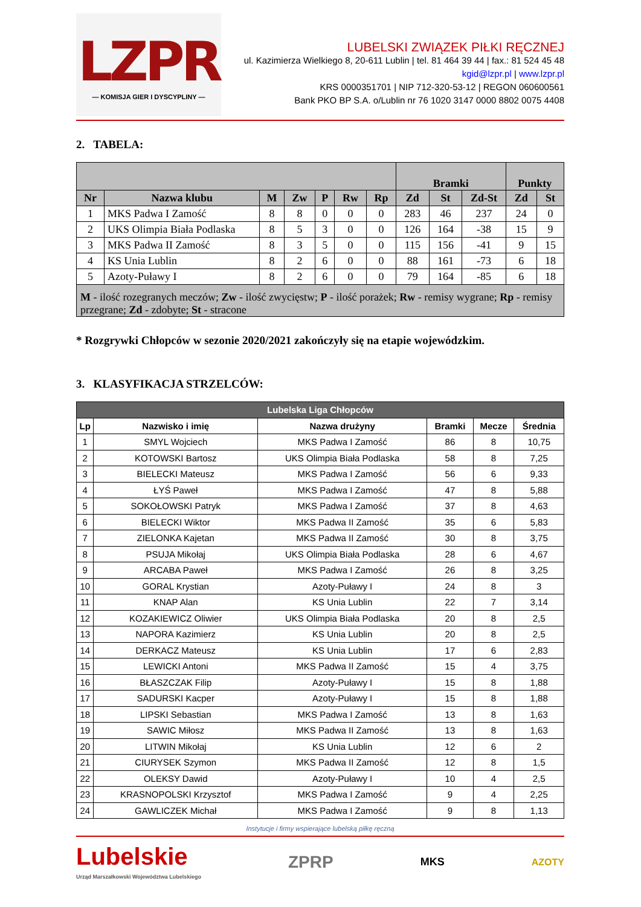LZPR
— KOMISJA GIER I DYSCYPLINY —
LUBELSKI ZWIĄZEK PIŁKI RĘCZNEJ
ul. Kazimierza Wielkiego 8, 20-611 Lublin | tel. 81 464 39 44 | fax.: 81 524 45 48
kgid@lzpr.pl | www.lzpr.pl
KRS 0000351701 | NIP 712-320-53-12 | REGON 060600561
Bank PKO BP S.A. o/Lublin nr 76 1020 3147 0000 8802 0075 4408
2. TABELA:
| | | | | | | | Bramki | | | Punkty | |
| --- | --- | --- | --- | --- | --- | --- | --- | --- | --- | --- | --- |
| Nr | Nazwa klubu | M | Zw | P | Rw | Rp | Zd | St | Zd-St | Zd | St |
| 1 | MKS Padwa I Zamość | 8 | 8 | 0 | 0 | 0 | 283 | 46 | 237 | 24 | 0 |
| 2 | UKS Olimpia Biała Podlaska | 8 | 5 | 3 | 0 | 0 | 126 | 164 | -38 | 15 | 9 |
| 3 | MKS Padwa II Zamość | 8 | 3 | 5 | 0 | 0 | 115 | 156 | -41 | 9 | 15 |
| 4 | KS Unia Lublin | 8 | 2 | 6 | 0 | 0 | 88 | 161 | -73 | 6 | 18 |
| 5 | Azoty-Puławy I | 8 | 2 | 6 | 0 | 0 | 79 | 164 | -85 | 6 | 18 |
| M - ilość rozegranych meczów; Zw - ilość zwycięstw; P - ilość porażek; Rw - remisy wygrane; Rp - remisy przegrane; Zd - zdobyte; St - stracone | | | | | | | | | | | |
* Rozgrywki Chłopców w sezonie 2020/2021 zakończyły się na etapie wojewódzkim.
3. KLASYFIKACJA STRZELCÓW:
| Lubelska Liga Chłopców | | | | | |
| --- | --- | --- | --- | --- | --- |
| Lp | Nazwisko i imię | Nazwa drużyny | Bramki | Mecze | Średnia |
| 1 | SMYL Wojciech | MKS Padwa I Zamość | 86 | 8 | 10,75 |
| 2 | KOTOWSKI Bartosz | UKS Olimpia Biała Podlaska | 58 | 8 | 7,25 |
| 3 | BIELECKI Mateusz | MKS Padwa I Zamość | 56 | 6 | 9,33 |
| 4 | ŁYŚ Paweł | MKS Padwa I Zamość | 47 | 8 | 5,88 |
| 5 | SOKOŁOWSKI Patryk | MKS Padwa I Zamość | 37 | 8 | 4,63 |
| 6 | BIELECKI Wiktor | MKS Padwa II Zamość | 35 | 6 | 5,83 |
| 7 | ZIELONKA Kajetan | MKS Padwa II Zamość | 30 | 8 | 3,75 |
| 8 | PSUJA Mikołaj | UKS Olimpia Biała Podlaska | 28 | 6 | 4,67 |
| 9 | ARCABA Paweł | MKS Padwa I Zamość | 26 | 8 | 3,25 |
| 10 | GORAL Krystian | Azoty-Puławy I | 24 | 8 | 3 |
| 11 | KNAP Alan | KS Unia Lublin | 22 | 7 | 3,14 |
| 12 | KOZAKIEWICZ Oliwier | UKS Olimpia Biała Podlaska | 20 | 8 | 2,5 |
| 13 | NAPORA Kazimierz | KS Unia Lublin | 20 | 8 | 2,5 |
| 14 | DERKACZ Mateusz | KS Unia Lublin | 17 | 6 | 2,83 |
| 15 | LEWICKI Antoni | MKS Padwa II Zamość | 15 | 4 | 3,75 |
| 16 | BŁASZCZAK Filip | Azoty-Puławy I | 15 | 8 | 1,88 |
| 17 | SADURSKI Kacper | Azoty-Puławy I | 15 | 8 | 1,88 |
| 18 | LIPSKI Sebastian | MKS Padwa I Zamość | 13 | 8 | 1,63 |
| 19 | SAWIC Miłosz | MKS Padwa II Zamość | 13 | 8 | 1,63 |
| 20 | LITWIN Mikołaj | KS Unia Lublin | 12 | 6 | 2 |
| 21 | CIURYSEK Szymon | MKS Padwa II Zamość | 12 | 8 | 1,5 |
| 22 | OLEKSY Dawid | Azoty-Puławy I | 10 | 4 | 2,5 |
| 23 | KRASNOPOLSKI Krzysztof | MKS Padwa I Zamość | 9 | 4 | 2,25 |
| 24 | GAWLICZEK Michał | MKS Padwa I Zamość | 9 | 8 | 1,13 |
Instytucje i firmy wspierające lubelską piłkę ręczną
Lubelskie
Urząd Marszałkowski Województwa Lubelskiego
ZPRP MKS AZOTY